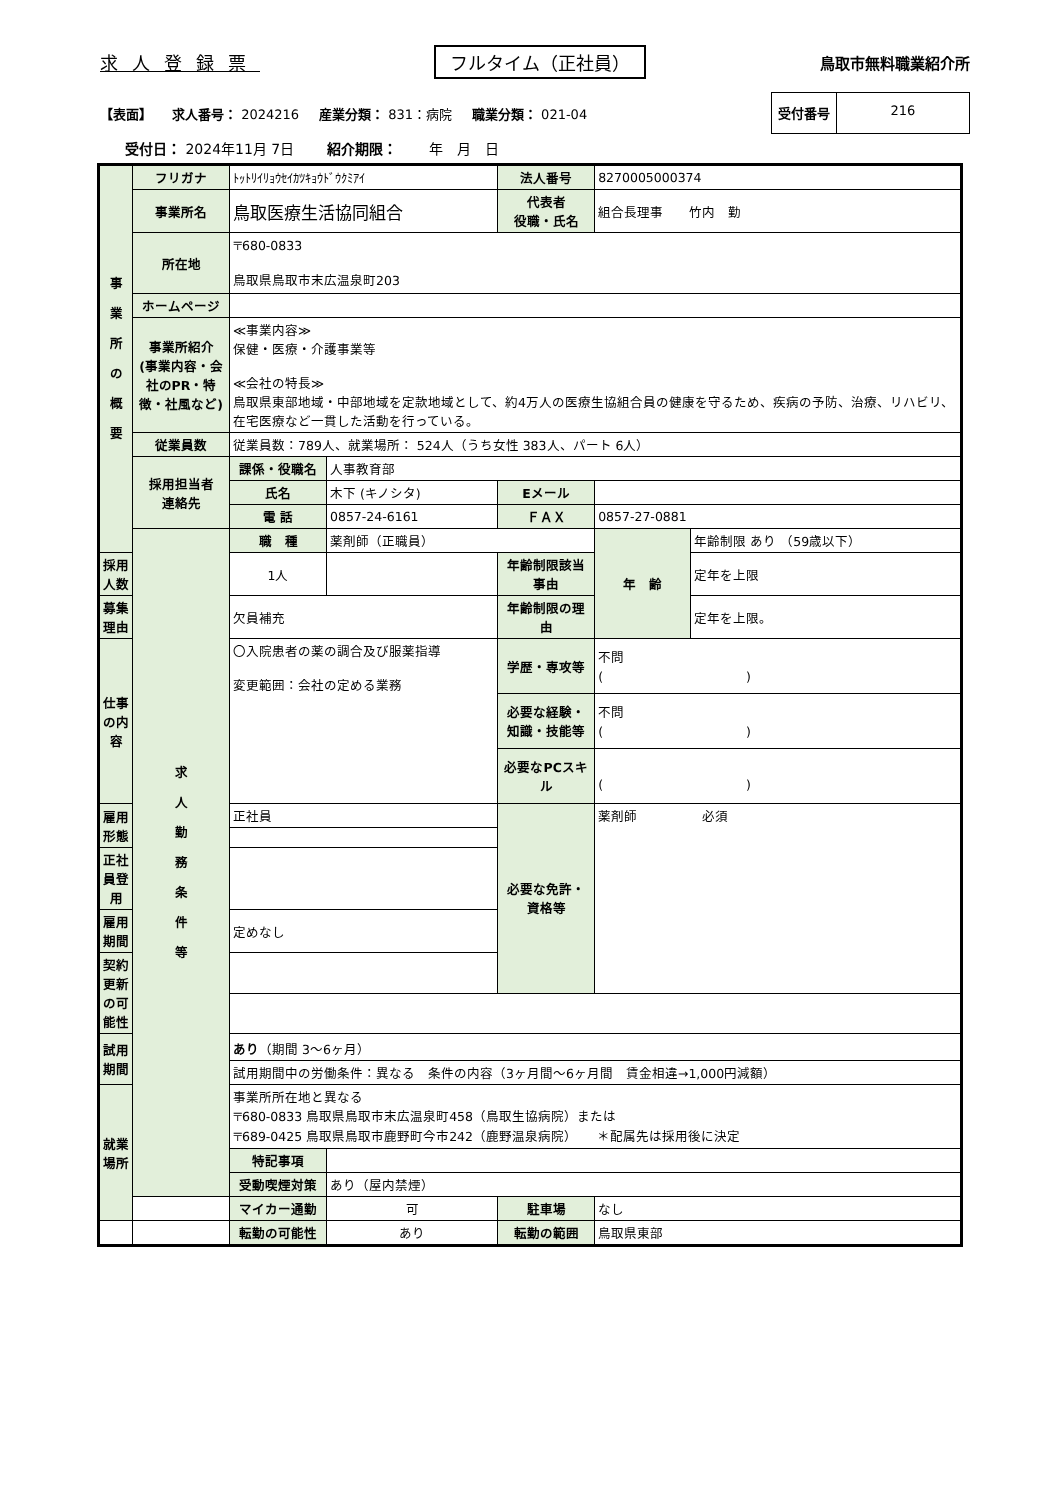求人登録票 フルタイム（正社員） 鳥取市無料職業紹介所
【表面】 求人番号： 2024216 産業分類： 831：病院 職業分類： 021-04
受付番号 216
受付日： 2024年11月 7日 　　紹介期限： 　　年　月　日
| 事 業 所 の 概 要 | フリガナ | ﾄｯﾄﾘｲﾘｮｳｾｲｶﾂｷｮｳﾄﾞｳｸﾐｱｲ | | 法人番号 | 8270005000374 | |
| | 事業所名 | 鳥取医療生活協同組合 | | 代表者 役職・氏名 | 組合長理事 竹内 勤 | |
| | 所在地 | 〒680-0833 鳥取県鳥取市末広温泉町203 | | | | |
| | ホームページ | | | | | |
| | 事業所紹介 (事業内容・会社のPR・特徴・社風など) | ≪事業内容≫ 保健・医療・介護事業等 ≪会社の特長≫ 鳥取県東部地域・中部地域を定款地域として、約4万人の医療生協組合員の健康を守るため、疾病の予防、治療、リハビリ、在宅医療など一貫した活動を行っている。 | | | | |
| | 従業員数 | 従業員数：789人、就業場所： 524人（うち女性 383人、パート 6人） | | | | |
| | 採用担当者 連絡先 | 課係・役職名 | 人事教育部 | | | |
| | | 氏名 | 木下 (キノシタ) | Eメール | | |
| | | 電 話 | 0857-24-6161 | ＦＡＸ | 0857-27-0881 | |
| | 求 人 勤 務 条 件 等 | 職 種 | 薬剤師（正職員） | | 年 齢 | 年齢制限 あり （59歳以下） |
| 採用人数 | | 1人 | | 年齢制限該当事由 | | 定年を上限 |
| 募集理由 | | 欠員補充 | | 年齢制限の理由 | | 定年を上限。 |
| 仕事の内容 | | 〇入院患者の薬の調合及び服薬指導 変更範囲：会社の定める業務 | | 学歴・専攻等 | 不問 ( ) | |
| | | | | 必要な経験・知識・技能等 | 不問 ( ) | |
| | | | | 必要なPCスキル | ( ) | |
| 雇用形態 | | 正社員 | | 必要な免許・資格等 | 薬剤師 必須 | |
| 正社員登用 | | | | | | |
| 雇用期間 | | 定めなし | | | | |
| 契約更新 の可能性 | | | | | | |
| 試用期間 | | あり （期間 3〜6ヶ月） | | | | |
| | | 試用期間中の労働条件：異なる 条件の内容（3ヶ月間〜6ヶ月間 賃金相違→1,000円減額） | | | | |
| 就業場所 | | 事業所所在地と異なる 〒680-0833 鳥取県鳥取市末広温泉町458（鳥取生協病院）または 〒689-0425 鳥取県鳥取市鹿野町今市242（鹿野温泉病院） ＊配属先は採用後に決定 | | | | |
| | | 特記事項 | | | | |
| | | 受動喫煙対策 | あり（屋内禁煙） | | | |
| | | マイカー通勤 | 可 | 駐車場 | なし | |
| | | 転勤の可能性 | あり | 転勤の範囲 | 鳥取県東部 | |